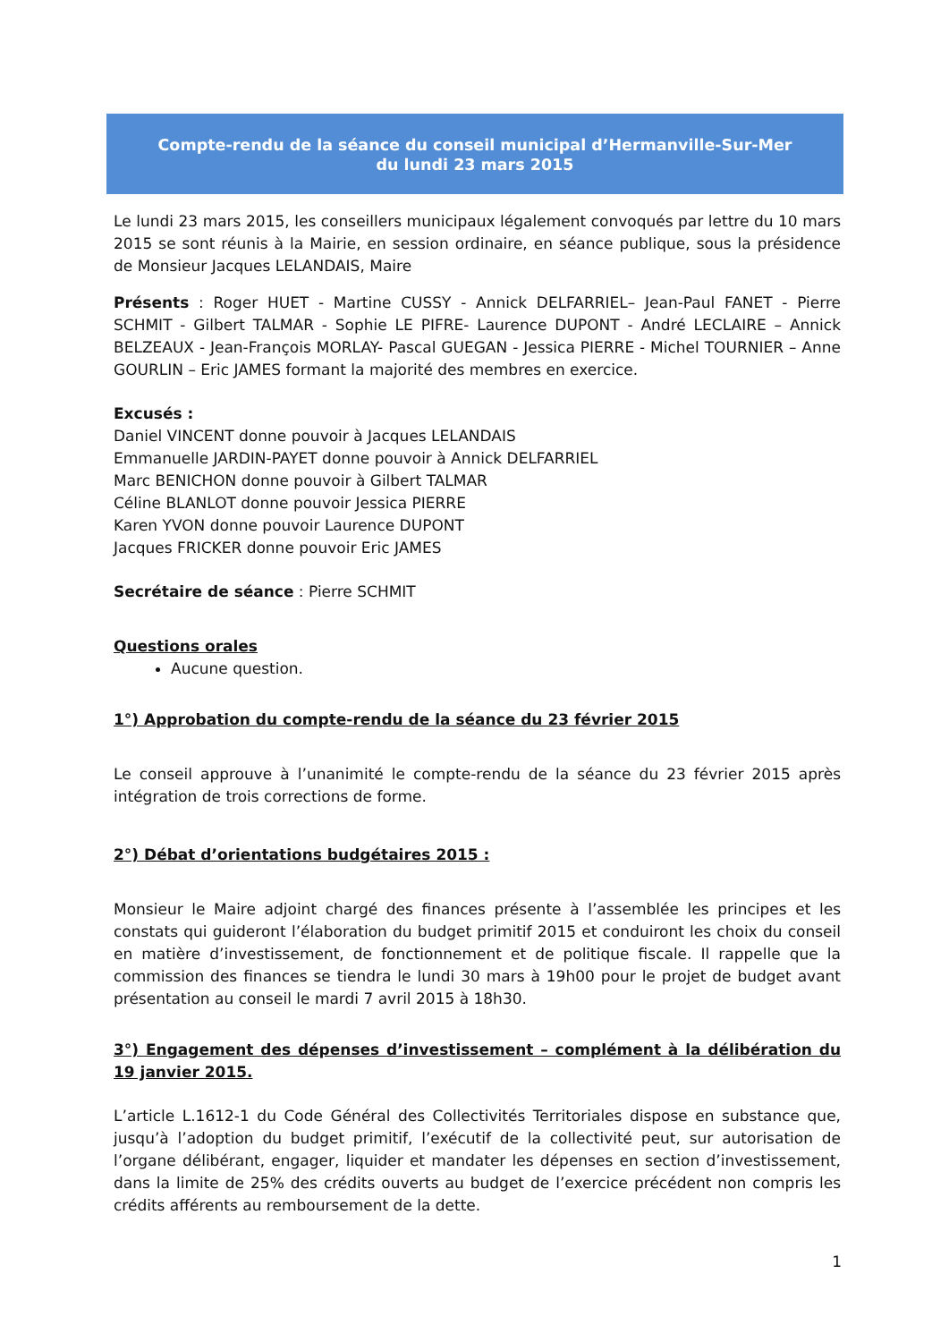Compte-rendu de la séance du conseil municipal d’Hermanville-Sur-Mer
du lundi 23 mars 2015
Le lundi 23 mars 2015, les conseillers municipaux légalement convoqués par lettre du 10 mars 2015 se sont réunis à la Mairie, en session ordinaire, en séance publique, sous la présidence de Monsieur Jacques LELANDAIS, Maire
Présents : Roger HUET - Martine CUSSY - Annick DELFARRIEL– Jean-Paul FANET - Pierre SCHMIT - Gilbert TALMAR - Sophie LE PIFRE- Laurence DUPONT - André LECLAIRE – Annick BELZEAUX - Jean-François MORLAY- Pascal GUEGAN - Jessica PIERRE - Michel TOURNIER – Anne GOURLIN – Eric JAMES formant la majorité des membres en exercice.
Excusés :
Daniel VINCENT donne pouvoir à Jacques LELANDAIS
Emmanuelle JARDIN-PAYET donne pouvoir à Annick DELFARRIEL
Marc BENICHON donne pouvoir à Gilbert TALMAR
Céline BLANLOT donne pouvoir Jessica PIERRE
Karen YVON donne pouvoir Laurence DUPONT
Jacques FRICKER donne pouvoir Eric JAMES
Secrétaire de séance : Pierre SCHMIT
Questions orales
Aucune question.
1°) Approbation du compte-rendu de la séance du 23 février 2015
Le conseil approuve à l’unanimité le compte-rendu de la séance du 23 février 2015 après intégration de trois corrections de forme.
2°) Débat d’orientations budgétaires 2015 :
Monsieur le Maire adjoint chargé des finances présente à l’assemblée les principes et les constats qui guideront l’élaboration du budget primitif 2015 et conduiront les choix du conseil en matière d’investissement, de fonctionnement et de politique fiscale. Il rappelle que la commission des finances se tiendra le lundi 30 mars à 19h00 pour le projet de budget avant présentation au conseil le mardi 7 avril 2015 à 18h30.
3°) Engagement des dépenses d’investissement – complément à la délibération du 19 janvier 2015.
L’article L.1612-1 du Code Général des Collectivités Territoriales dispose en substance que, jusqu’à l’adoption du budget primitif, l’exécutif de la collectivité peut, sur autorisation de l’organe délibérant, engager, liquider et mandater les dépenses en section d’investissement, dans la limite de 25% des crédits ouverts au budget de l’exercice précédent non compris les crédits afférents au remboursement de la dette.
1